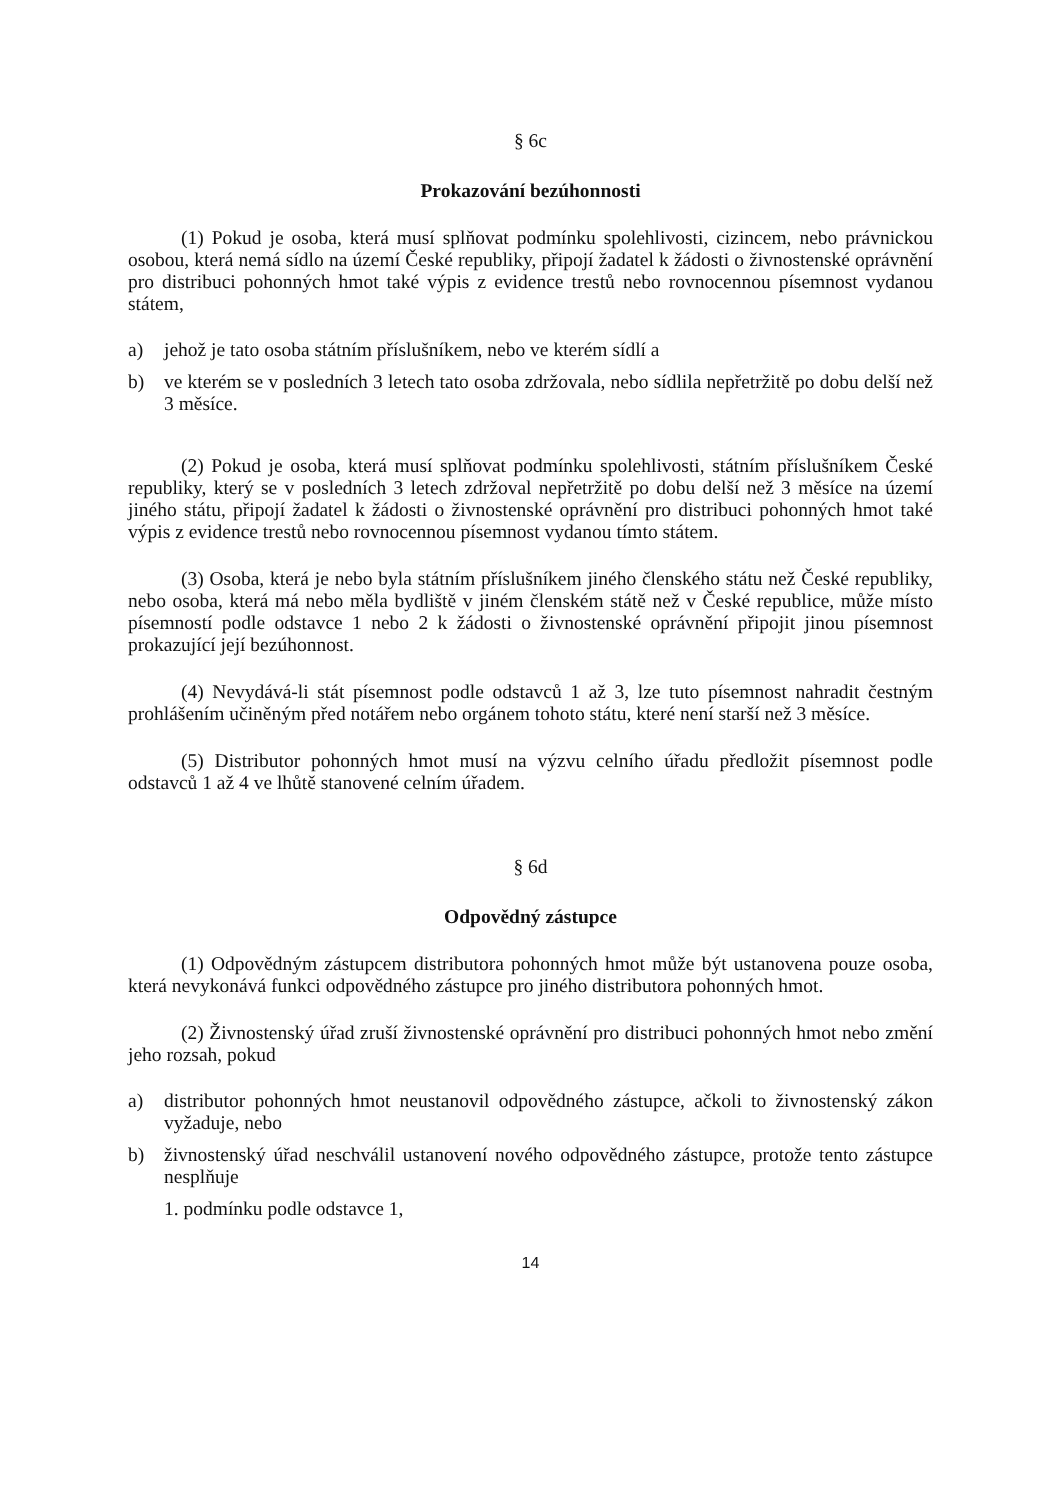§ 6c
Prokazování bezúhonnosti
(1) Pokud je osoba, která musí splňovat podmínku spolehlivosti, cizincem, nebo právnickou osobou, která nemá sídlo na území České republiky, připojí žadatel k žádosti o živnostenské oprávnění pro distribuci pohonných hmot také výpis z evidence trestů nebo rovnocennou písemnost vydanou státem,
a) jehož je tato osoba státním příslušníkem, nebo ve kterém sídlí a
b) ve kterém se v posledních 3 letech tato osoba zdržovala, nebo sídlila nepřetržitě po dobu delší než 3 měsíce.
(2) Pokud je osoba, která musí splňovat podmínku spolehlivosti, státním příslušníkem České republiky, který se v posledních 3 letech zdržoval nepřetržitě po dobu delší než 3 měsíce na území jiného státu, připojí žadatel k žádosti o živnostenské oprávnění pro distribuci pohonných hmot také výpis z evidence trestů nebo rovnocennou písemnost vydanou tímto státem.
(3) Osoba, která je nebo byla státním příslušníkem jiného členského státu než České republiky, nebo osoba, která má nebo měla bydliště v jiném členském státě než v České republice, může místo písemností podle odstavce 1 nebo 2 k žádosti o živnostenské oprávnění připojit jinou písemnost prokazující její bezúhonnost.
(4) Nevydává-li stát písemnost podle odstavců 1 až 3, lze tuto písemnost nahradit čestným prohlášením učiněným před notářem nebo orgánem tohoto státu, které není starší než 3 měsíce.
(5) Distributor pohonných hmot musí na výzvu celního úřadu předložit písemnost podle odstavců 1 až 4 ve lhůtě stanovené celním úřadem.
§ 6d
Odpovědný zástupce
(1) Odpovědným zástupcem distributora pohonných hmot může být ustanovena pouze osoba, která nevykonává funkci odpovědného zástupce pro jiného distributora pohonných hmot.
(2) Živnostenský úřad zruší živnostenské oprávnění pro distribuci pohonných hmot nebo změní jeho rozsah, pokud
a) distributor pohonných hmot neustanovil odpovědného zástupce, ačkoli to živnostenský zákon vyžaduje, nebo
b) živnostenský úřad neschválil ustanovení nového odpovědného zástupce, protože tento zástupce nesplňuje
1. podmínku podle odstavce 1,
14